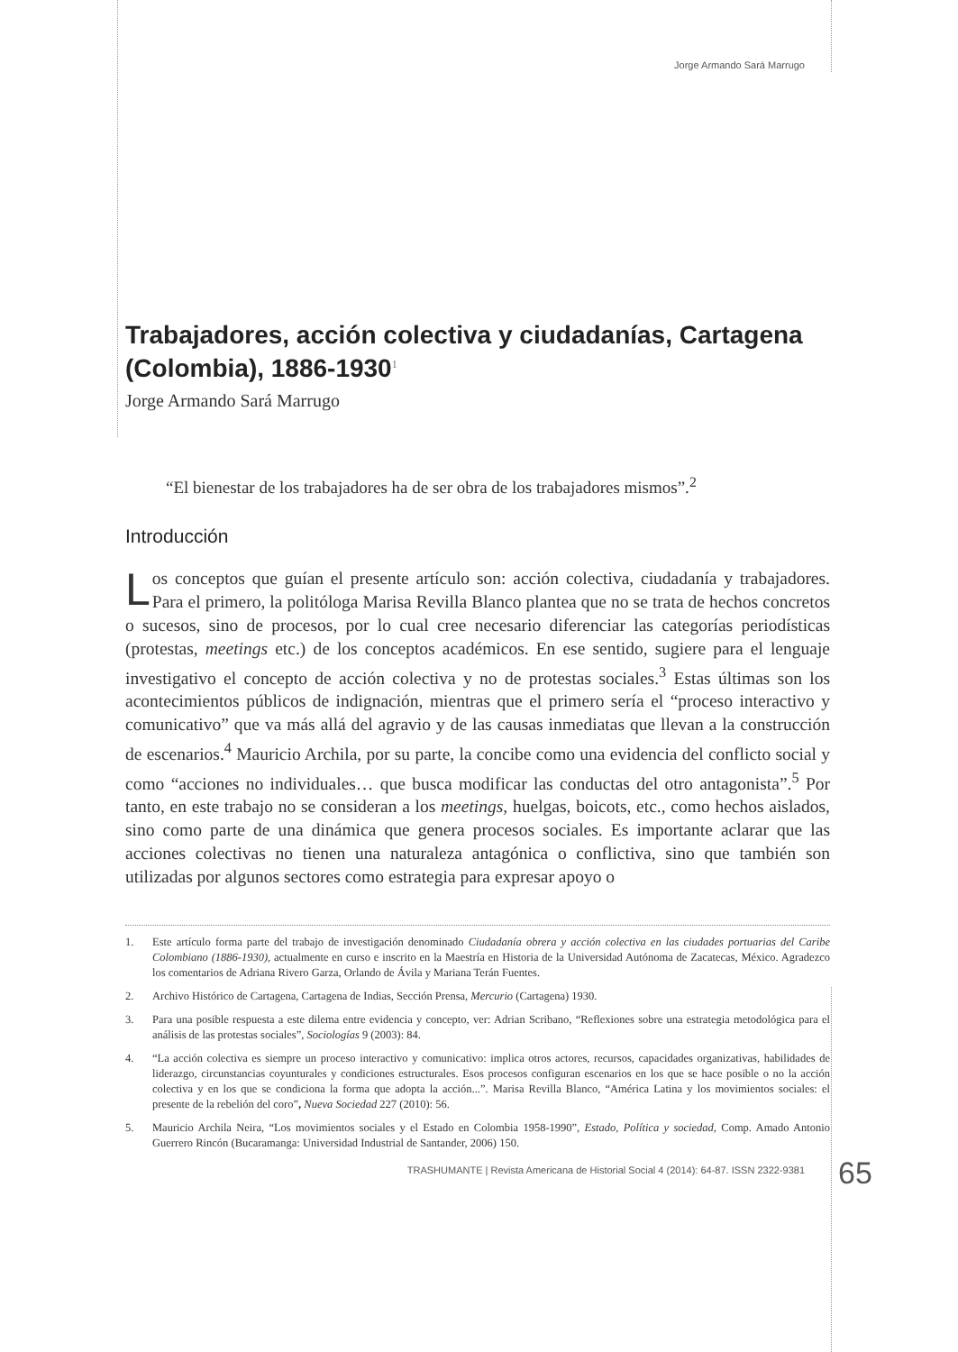Jorge Armando Sará Marrugo
Trabajadores, acción colectiva y ciudadanías, Cartagena (Colombia), 1886-1930<sup>1</sup>
Jorge Armando Sará Marrugo
“El bienestar de los trabajadores ha de ser obra de los trabajadores mismos”.<sup>2</sup>
Introducción
Los conceptos que guían el presente artículo son: acción colectiva, ciudadanía y trabajadores. Para el primero, la politóloga Marisa Revilla Blanco plantea que no se trata de hechos concretos o sucesos, sino de procesos, por lo cual cree necesario diferenciar las categorías periodísticas (protestas, meetings etc.) de los conceptos académicos. En ese sentido, sugiere para el lenguaje investigativo el concepto de acción colectiva y no de protestas sociales.<sup>3</sup> Estas últimas son los acontecimientos públicos de indignación, mientras que el primero sería el “proceso interactivo y comunicativo” que va más allá del agravio y de las causas inmediatas que llevan a la construcción de escenarios.<sup>4</sup> Mauricio Archila, por su parte, la concibe como una evidencia del conflicto social y como “acciones no individuales… que busca modificar las conductas del otro antagonista”.<sup>5</sup> Por tanto, en este trabajo no se consideran a los meetings, huelgas, boicots, etc., como hechos aislados, sino como parte de una dinámica que genera procesos sociales. Es importante aclarar que las acciones colectivas no tienen una naturaleza antagónica o conflictiva, sino que también son utilizadas por algunos sectores como estrategia para expresar apoyo o
1. Este artículo forma parte del trabajo de investigación denominado Ciudadanía obrera y acción colectiva en las ciudades portuarias del Caribe Colombiano (1886-1930), actualmente en curso e inscrito en la Maestría en Historia de la Universidad Autónoma de Zacatecas, México. Agradezco los comentarios de Adriana Rivero Garza, Orlando de Ávila y Mariana Terán Fuentes.
2. Archivo Histórico de Cartagena, Cartagena de Indias, Sección Prensa, Mercurio (Cartagena) 1930.
3. Para una posible respuesta a este dilema entre evidencia y concepto, ver: Adrian Scribano, “Reflexiones sobre una estrategia metodológica para el análisis de las protestas sociales”, Sociologías 9 (2003): 84.
4. “La acción colectiva es siempre un proceso interactivo y comunicativo: implica otros actores, recursos, capacidades organizativas, habilidades de liderazgo, circunstancias coyunturales y condiciones estructurales. Esos procesos configuran escenarios en los que se hace posible o no la acción colectiva y en los que se condiciona la forma que adopta la acción...”. Marisa Revilla Blanco, “América Latina y los movimientos sociales: el presente de la rebelión del coro”, Nueva Sociedad 227 (2010): 56.
5. Mauricio Archila Neira, “Los movimientos sociales y el Estado en Colombia 1958-1990”, Estado, Política y sociedad, Comp. Amado Antonio Guerrero Rincón (Bucaramanga: Universidad Industrial de Santander, 2006) 150.
TRASHUMANTE | Revista Americana de Historial Social 4 (2014): 64-87. ISSN 2322-9381 65